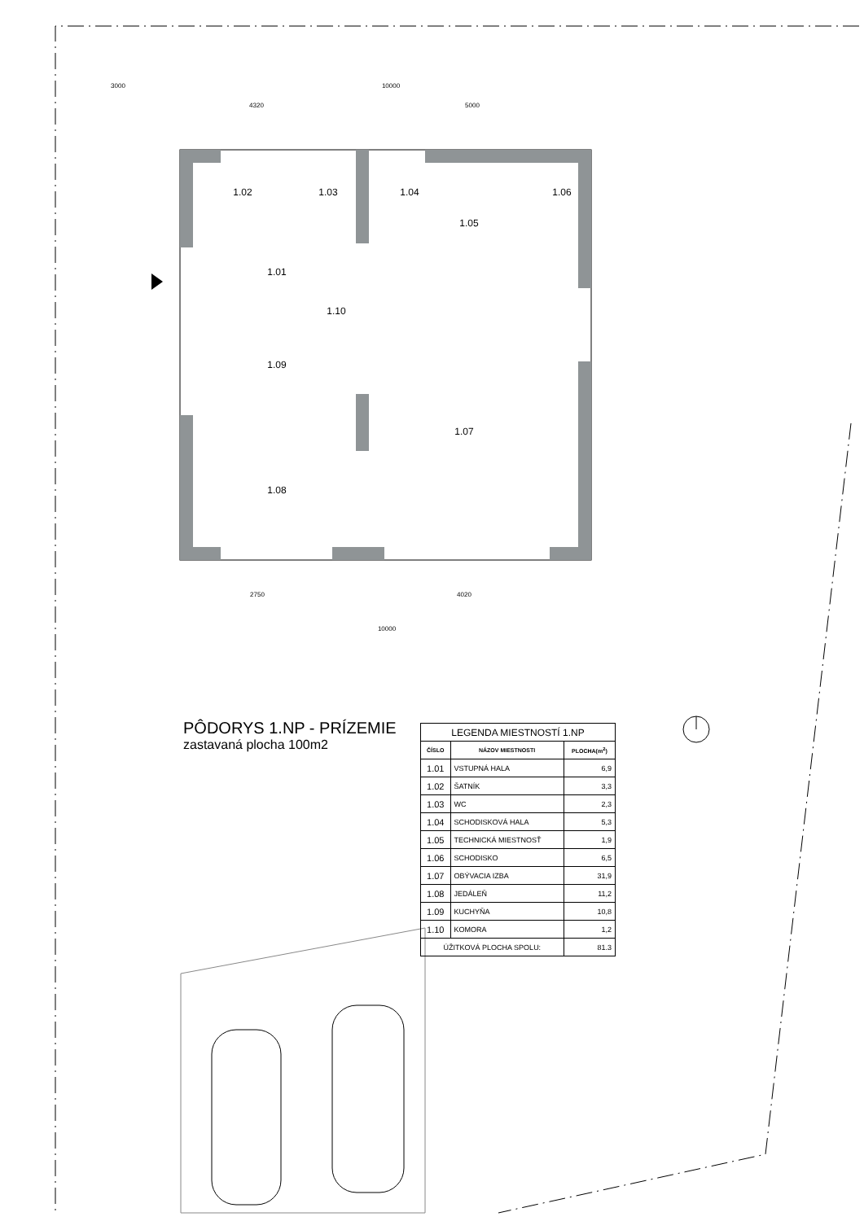1.02
1.03
1.04
1.06
1.05
1.01
1.10
1.09
1.07
1.08
10000
3000
4320
5000
2750
4020
10000
PÔDORYS 1.NP - PRÍZEMIE
zastavaná plocha 100m2
| LEGENDA MIESTNOSTÍ 1.NP | | |
| ČÍSLO | NÁZOV MIESTNOSTI | PLOCHA(m<sup>2</sup>) |
| 1.01 | VSTUPNÁ HALA | 6,9 |
| 1.02 | ŠATNÍK | 3,3 |
| 1.03 | WC | 2,3 |
| 1.04 | SCHODISKOVÁ HALA | 5,3 |
| 1.05 | TECHNICKÁ MIESTNOSŤ | 1,9 |
| 1.06 | SCHODISKO | 6,5 |
| 1.07 | OBÝVACIA IZBA | 31,9 |
| 1.08 | JEDÁLEŇ | 11,2 |
| 1.09 | KUCHYŇA | 10,8 |
| 1.10 | KOMORA | 1,2 |
| ÚŽITKOVÁ PLOCHA SPOLU: | | 81.3 |